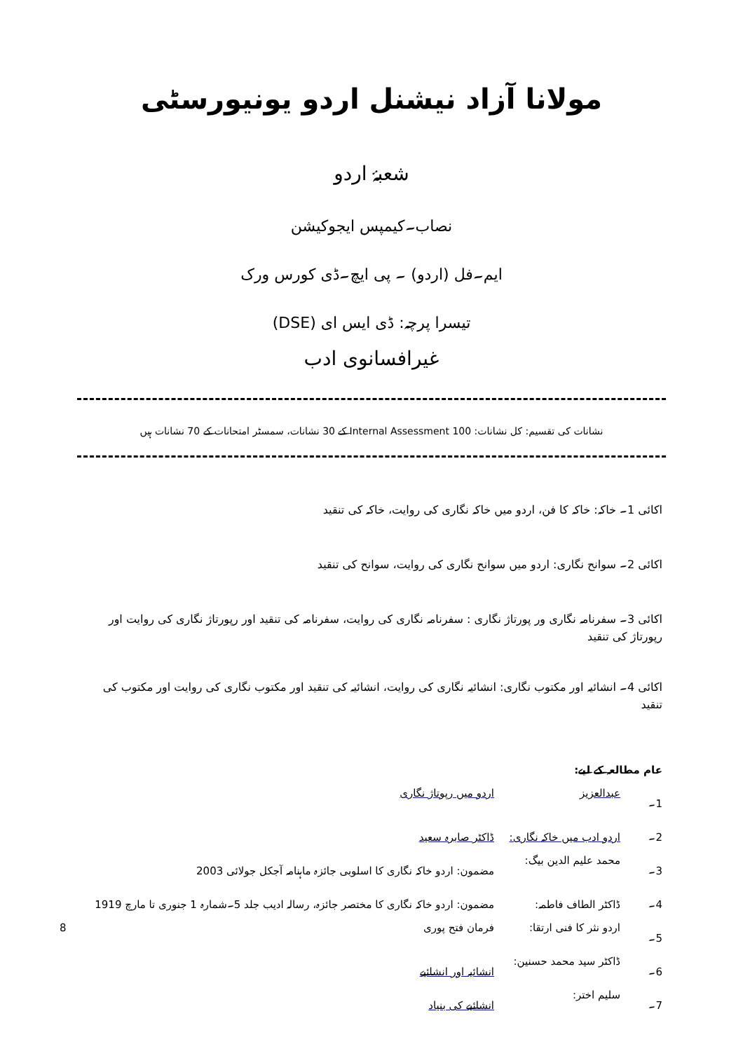مولانا آزاد نیشنل اردو یونیورسٹی
شعبۂ اردو
نصاب۔کیمپس ایجوکیشن
ایم۔فل (اردو) ۔ پی ایچ۔ڈی کورس ورک
تیسرا پرچہ: ڈی ایس ای (DSE)
غیرافسانوی ادب
نشانات کی تقسیم: کل نشانات: 100 Internal Assessment کے 30 نشانات، سمسٹر امتحانات کے 70 نشانات ہیں
اکائی 1۔ خاکہ: خاکہ کا فن، اردو میں خاکہ نگاری کی روایت، خاکہ کی تنقید
اکائی 2۔ سوانح نگاری: اردو میں سوانح نگاری کی روایت، سوانح کی تنقید
اکائی 3۔ سفرنامہ نگاری ور پورتاژ نگاری : سفرنامہ نگاری کی روایت، سفرنامہ کی تنقید اور رپورتاژ نگاری کی روایت اور رپورتاژ کی تنقید
اکائی 4۔ انشائیہ اور مکتوب نگاری: انشائیہ نگاری کی روایت، انشائیہ کی تنقید اور مکتوب نگاری کی روایت اور مکتوب کی تنقید
عام مطالعہ کے لیے:
1۔ عبدالعزیز اردو میں رپوتاژ نگاری
2۔ اردو ادب میں خاکہ نگاری: ڈاکٹر صابرہ سعید
3۔ محمد علیم الدین بیگ: مضمون: اردو خاکہ نگاری کا اسلوبی جائزہ ماہنامہ آجکل جولائی 2003
4۔ ڈاکٹر الطاف فاطمہ: مضمون: اردو خاکہ نگاری کا مختصر جائزہ، رسالہ ادیب جلد 5۔شمارہ 1 جنوری تا مارچ 1919
5۔ اردو نثر کا فنی ارتقا: فرمان فتح پوری 8
6۔ ڈاکٹر سید محمد حسنین: انشائیہ اور انشائیے
7۔ سلیم اختر: انشائیے کی بنیاد